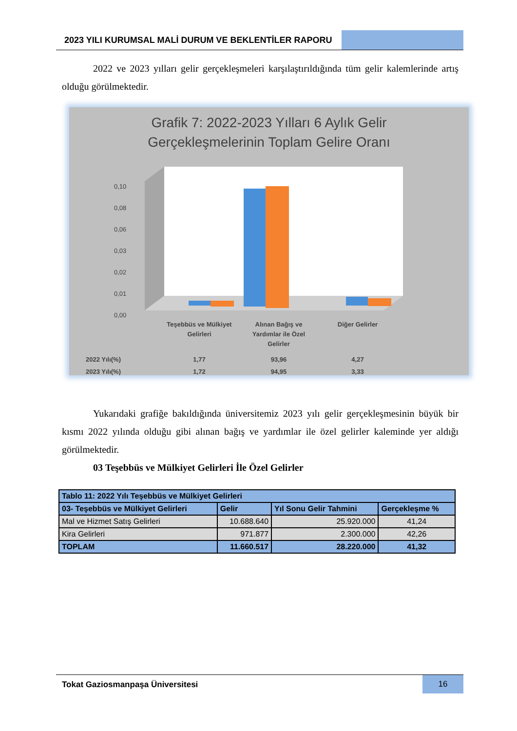2023 YILI KURUMSAL MALİ DURUM VE BEKLENTİLER RAPORU
2022 ve 2023 yılları gelir gerçekleşmeleri karşılaştırıldığında tüm gelir kalemlerinde artış olduğu görülmektedir.
Grafik 7: 2022-2023 Yılları 6 Aylık Gelir
Gerçekleşmelerinin Toplam Gelire Oranı
0,10
0,00
0,01
0,03
0,08
0,06
0,02
Teşebbüs ve Mülkiyet
Gelirleri
Alınan Bağış ve
Yardımlar ile Özel
Gelirler
Diğer Gelirler
2022 Yılı(%)
1,77
93,96
4,27
2023 Yılı(%)
1,72
94,95
3,33
Yukarıdaki grafiğe bakıldığında üniversitemiz 2023 yılı gelir gerçekleşmesinin büyük bir kısmı 2022 yılında olduğu gibi alınan bağış ve yardımlar ile özel gelirler kaleminde yer aldığı görülmektedir.
03 Teşebbüs ve Mülkiyet Gelirleri İle Özel Gelirler
| Tablo 11: 2022 Yılı Teşebbüs ve Mülkiyet Gelirleri | | | |
| --- | --- | --- | --- |
| 03- Teşebbüs ve Mülkiyet Gelirleri | Gelir | Yıl Sonu Gelir Tahmini | Gerçekleşme % |
| Mal ve Hizmet Satış Gelirleri | 10.688.640 | 25.920.000 | 41,24 |
| Kira Gelirleri | 971.877 | 2.300.000 | 42,26 |
| TOPLAM | 11.660.517 | 28.220.000 | 41,32 |
Tokat Gaziosmanpaşa Üniversitesi
16